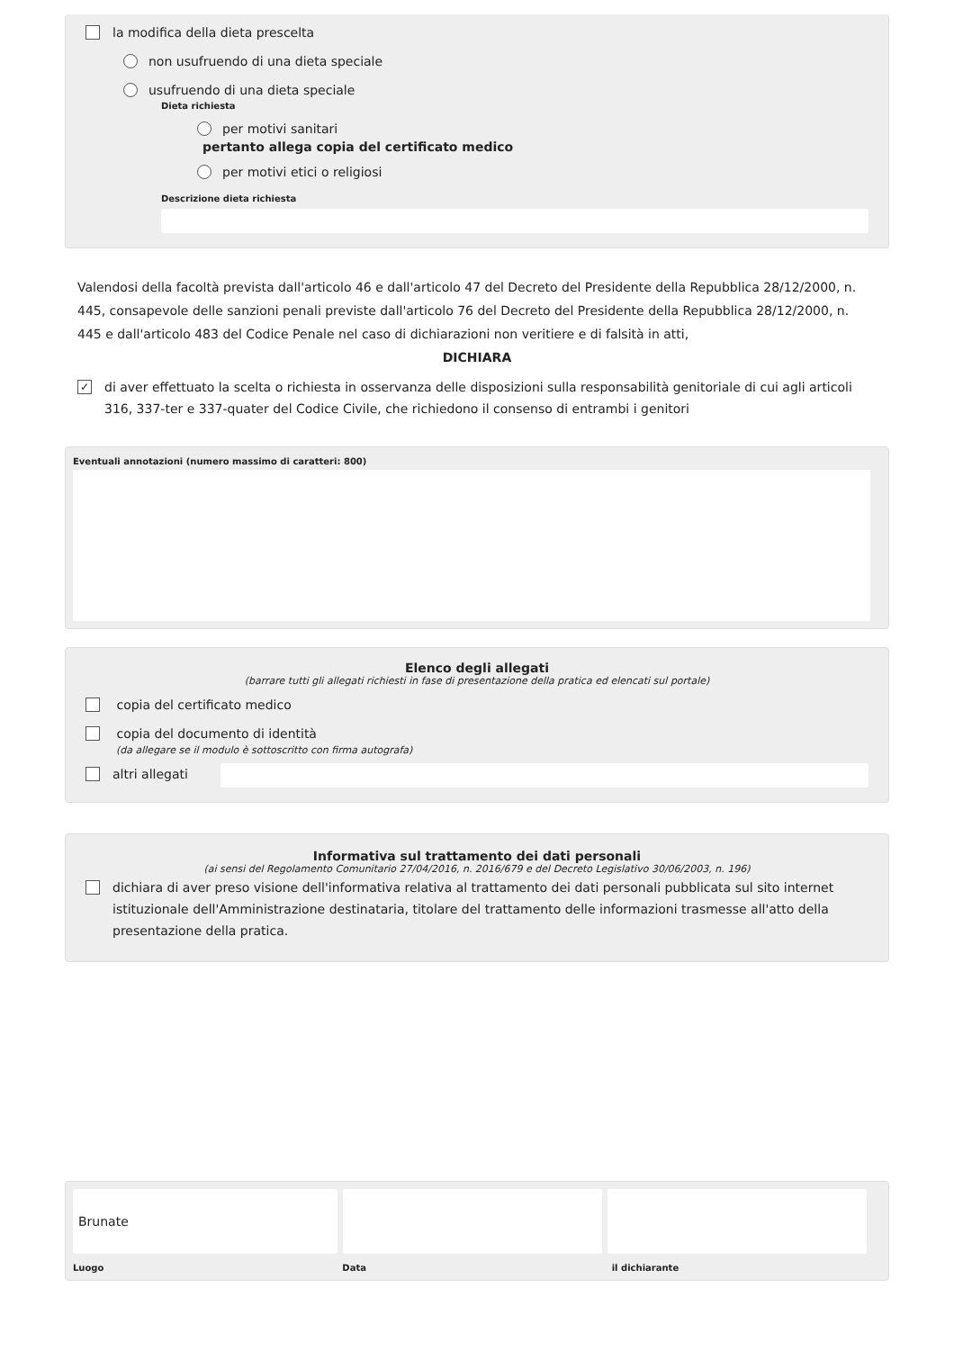la modifica della dieta prescelta
non usufruendo di una dieta speciale
usufruendo di una dieta speciale
Dieta richiesta
per motivi sanitari
pertanto allega copia del certificato medico
per motivi etici o religiosi
Descrizione dieta richiesta
Valendosi della facoltà prevista dall'articolo 46 e dall'articolo 47 del Decreto del Presidente della Repubblica 28/12/2000, n. 445, consapevole delle sanzioni penali previste dall'articolo 76 del Decreto del Presidente della Repubblica 28/12/2000, n. 445 e dall'articolo 483 del Codice Penale nel caso di dichiarazioni non veritiere e di falsità in atti,
DICHIARA
✓
di aver effettuato la scelta o richiesta in osservanza delle disposizioni sulla responsabilità genitoriale di cui agli articoli 316, 337-ter e 337-quater del Codice Civile, che richiedono il consenso di entrambi i genitori
Eventuali annotazioni (numero massimo di caratteri: 800)
Elenco degli allegati
(barrare tutti gli allegati richiesti in fase di presentazione della pratica ed elencati sul portale)
copia del certificato medico
copia del documento di identità
(da allegare se il modulo è sottoscritto con firma autografa)
altri allegati
Informativa sul trattamento dei dati personali
(ai sensi del Regolamento Comunitario 27/04/2016, n. 2016/679 e del Decreto Legislativo 30/06/2003, n. 196)
dichiara di aver preso visione dell'informativa relativa al trattamento dei dati personali pubblicata sul sito internet istituzionale dell'Amministrazione destinataria, titolare del trattamento delle informazioni trasmesse all'atto della presentazione della pratica.
Brunate
Luogo Data il dichiarante